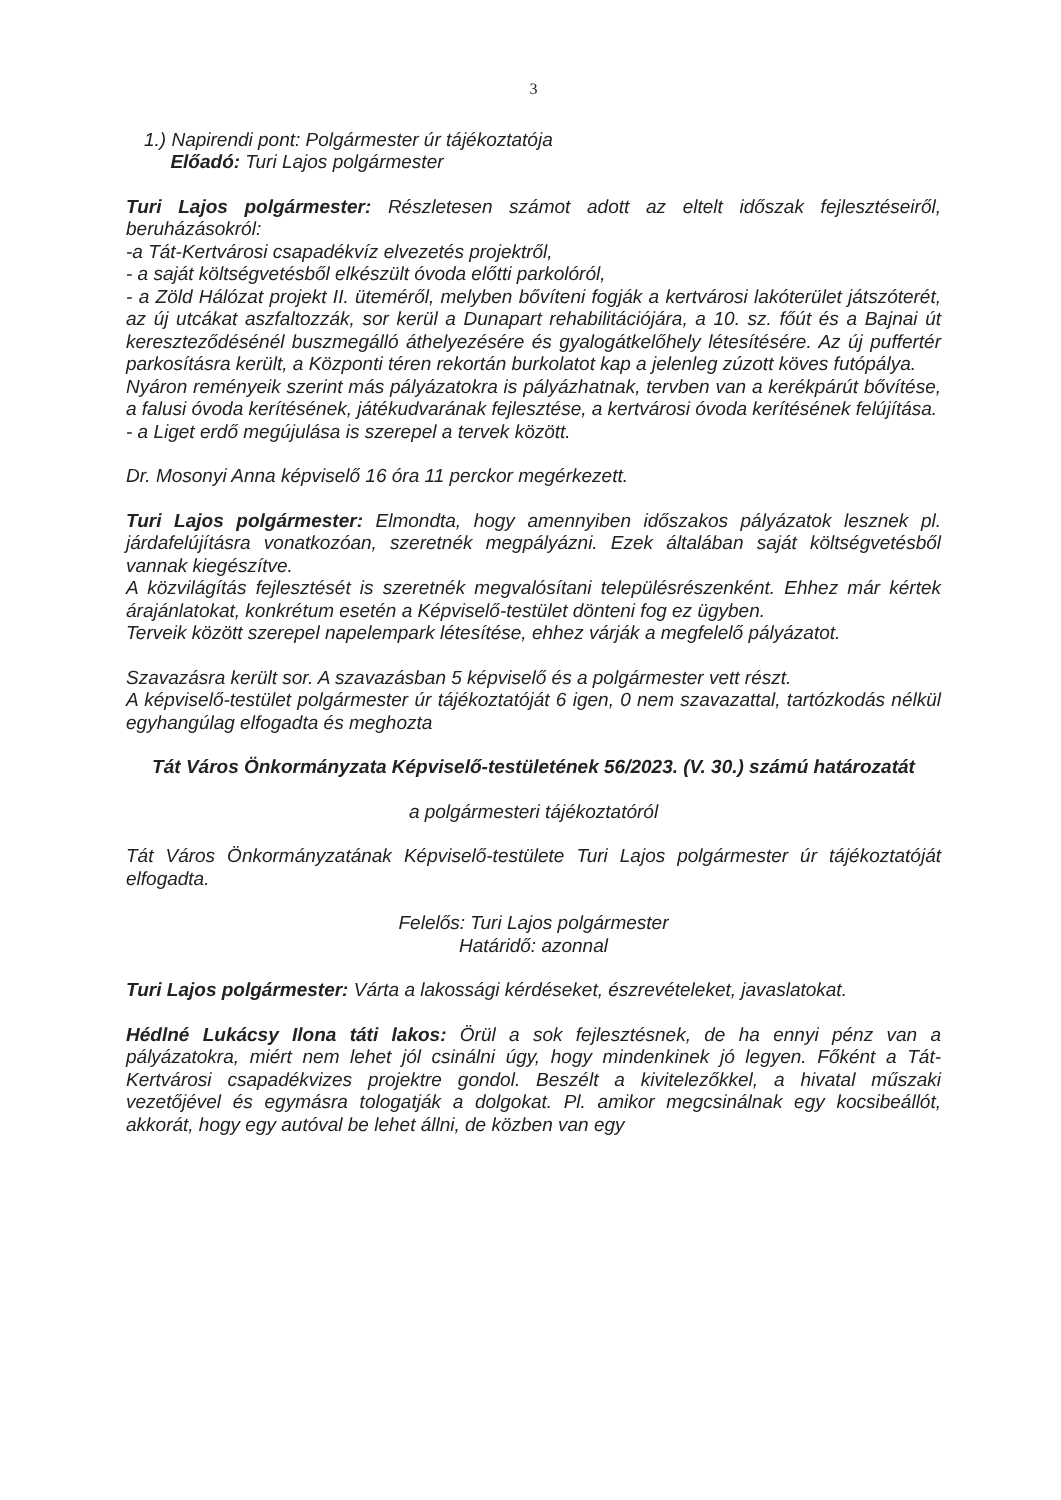3
1.) Napirendi pont: Polgármester úr tájékoztatója
Előadó: Turi Lajos polgármester
Turi Lajos polgármester: Részletesen számot adott az eltelt időszak fejlesztéseiről, beruházásokról:
-a Tát-Kertvárosi csapadékvíz elvezetés projektről,
- a saját költségvetésből elkészült óvoda előtti parkolóról,
- a Zöld Hálózat projekt II. üteméről, melyben bővíteni fogják a kertvárosi lakóterület játszóterét, az új utcákat aszfaltozzák, sor kerül a Dunapart rehabilitációjára, a 10. sz. főút és a Bajnai út kereszteződésénél buszmegálló áthelyezésére és gyalogátkelőhely létesítésére. Az új puffertér parkosításra került, a Központi téren rekortán burkolatot kap a jelenleg zúzott köves futópálya.
Nyáron reményeik szerint más pályázatokra is pályázhatnak, tervben van a kerékpárút bővítése, a falusi óvoda kerítésének, játékudvarának fejlesztése, a kertvárosi óvoda kerítésének felújítása.
- a Liget erdő megújulása is szerepel a tervek között.
Dr. Mosonyi Anna képviselő 16 óra 11 perckor megérkezett.
Turi Lajos polgármester: Elmondta, hogy amennyiben időszakos pályázatok lesznek pl. járdafelújításra vonatkozóan, szeretnék megpályázni. Ezek általában saját költségvetésből vannak kiegészítve.
A közvilágítás fejlesztését is szeretnék megvalósítani településrészenként. Ehhez már kértek árajánlatokat, konkrétum esetén a Képviselő-testület dönteni fog ez ügyben.
Terveik között szerepel napelempark létesítése, ehhez várják a megfelelő pályázatot.
Szavazásra került sor. A szavazásban 5 képviselő és a polgármester vett részt.
A képviselő-testület polgármester úr tájékoztatóját 6 igen, 0 nem szavazattal, tartózkodás nélkül egyhangúlag elfogadta és meghozta
Tát Város Önkormányzata Képviselő-testületének 56/2023. (V. 30.) számú határozatát
a polgármesteri tájékoztatóról
Tát Város Önkormányzatának Képviselő-testülete Turi Lajos polgármester úr tájékoztatóját elfogadta.
Felelős: Turi Lajos polgármester
Határidő: azonnal
Turi Lajos polgármester: Várta a lakossági kérdéseket, észrevételeket, javaslatokat.
Hédlné Lukácsy Ilona táti lakos: Örül a sok fejlesztésnek, de ha ennyi pénz van a pályázatokra, miért nem lehet jól csinálni úgy, hogy mindenkinek jó legyen. Főként a Tát-Kertvárosi csapadékvizes projektre gondol. Beszélt a kivitelezőkkel, a hivatal műszaki vezetőjével és egymásra tologatják a dolgokat. Pl. amikor megcsinálnak egy kocsibeállót, akkorát, hogy egy autóval be lehet állni, de közben van egy